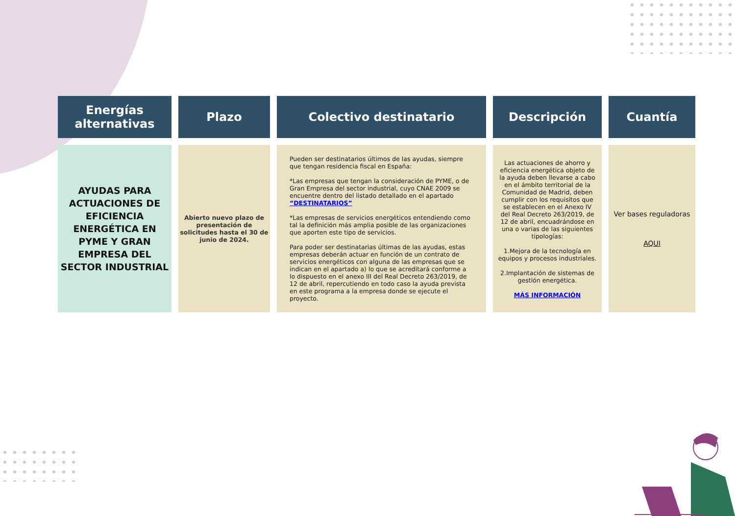| Energías alternativas | Plazo | Colectivo destinatario | Descripción | Cuantía |
| --- | --- | --- | --- | --- |
| AYUDAS PARA ACTUACIONES DE EFICIENCIA ENERGÉTICA EN PYME Y GRAN EMPRESA DEL SECTOR INDUSTRIAL | Abierto nuevo plazo de presentación de solicitudes hasta el 30 de junio de 2024. | Pueden ser destinatarios últimos de las ayudas, siempre que tengan residencia fiscal en España: *Las empresas que tengan la consideración de PYME, o de Gran Empresa del sector industrial, cuyo CNAE 2009 se encuentre dentro del listado detallado en el apartado “DESTINATARIOS” *Las empresas de servicios energéticos entendiendo como tal la definición más amplia posible de las organizaciones que aporten este tipo de servicios. Para poder ser destinatarias últimas de las ayudas, estas empresas deberán actuar en función de un contrato de servicios energéticos con alguna de las empresas que se indican en el apartado a) lo que se acreditará conforme a lo dispuesto en el anexo III del Real Decreto 263/2019, de 12 de abril, repercutiendo en todo caso la ayuda prevista en este programa a la empresa donde se ejecute el proyecto. | Las actuaciones de ahorro y eficiencia energética objeto de la ayuda deben llevarse a cabo en el ámbito territorial de la Comunidad de Madrid, deben cumplir con los requisitos que se establecen en el Anexo IV del Real Decreto 263/2019, de 12 de abril, encuadrándose en una o varias de las siguientes tipologías: 1.Mejora de la tecnología en equipos y procesos industriales. 2.Implantación de sistemas de gestión energética. MÁS INFORMACIÓN | Ver bases reguladoras AQUI |